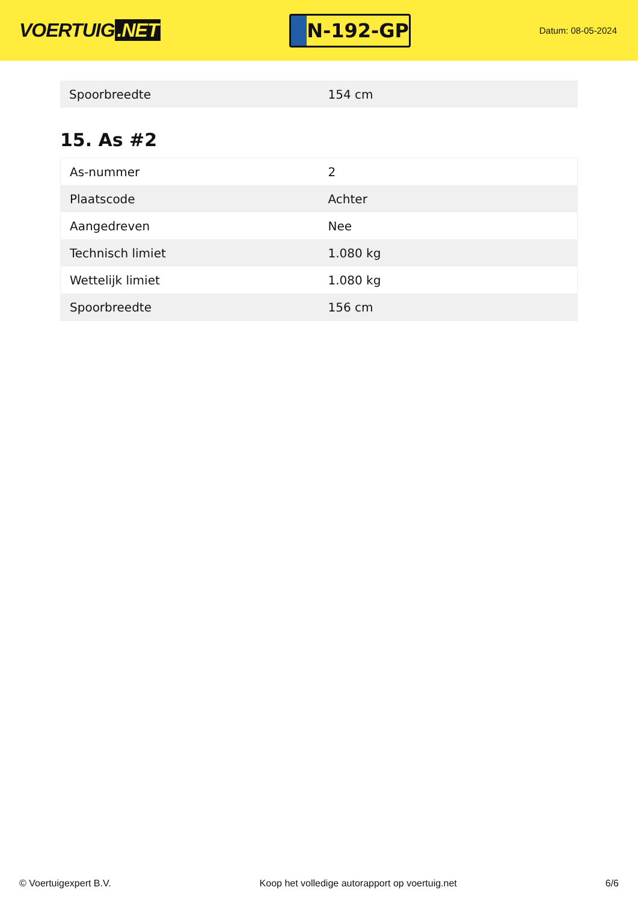VOERTUIG.NET
N-192-GP
Datum: 08-05-2024
| Spoorbreedte | 154 cm |
15. As #2
| As-nummer | 2 |
| Plaatscode | Achter |
| Aangedreven | Nee |
| Technisch limiet | 1.080 kg |
| Wettelijk limiet | 1.080 kg |
| Spoorbreedte | 156 cm |
© Voertuigexpert B.V. Koop het volledige autorapport op voertuig.net 6/6